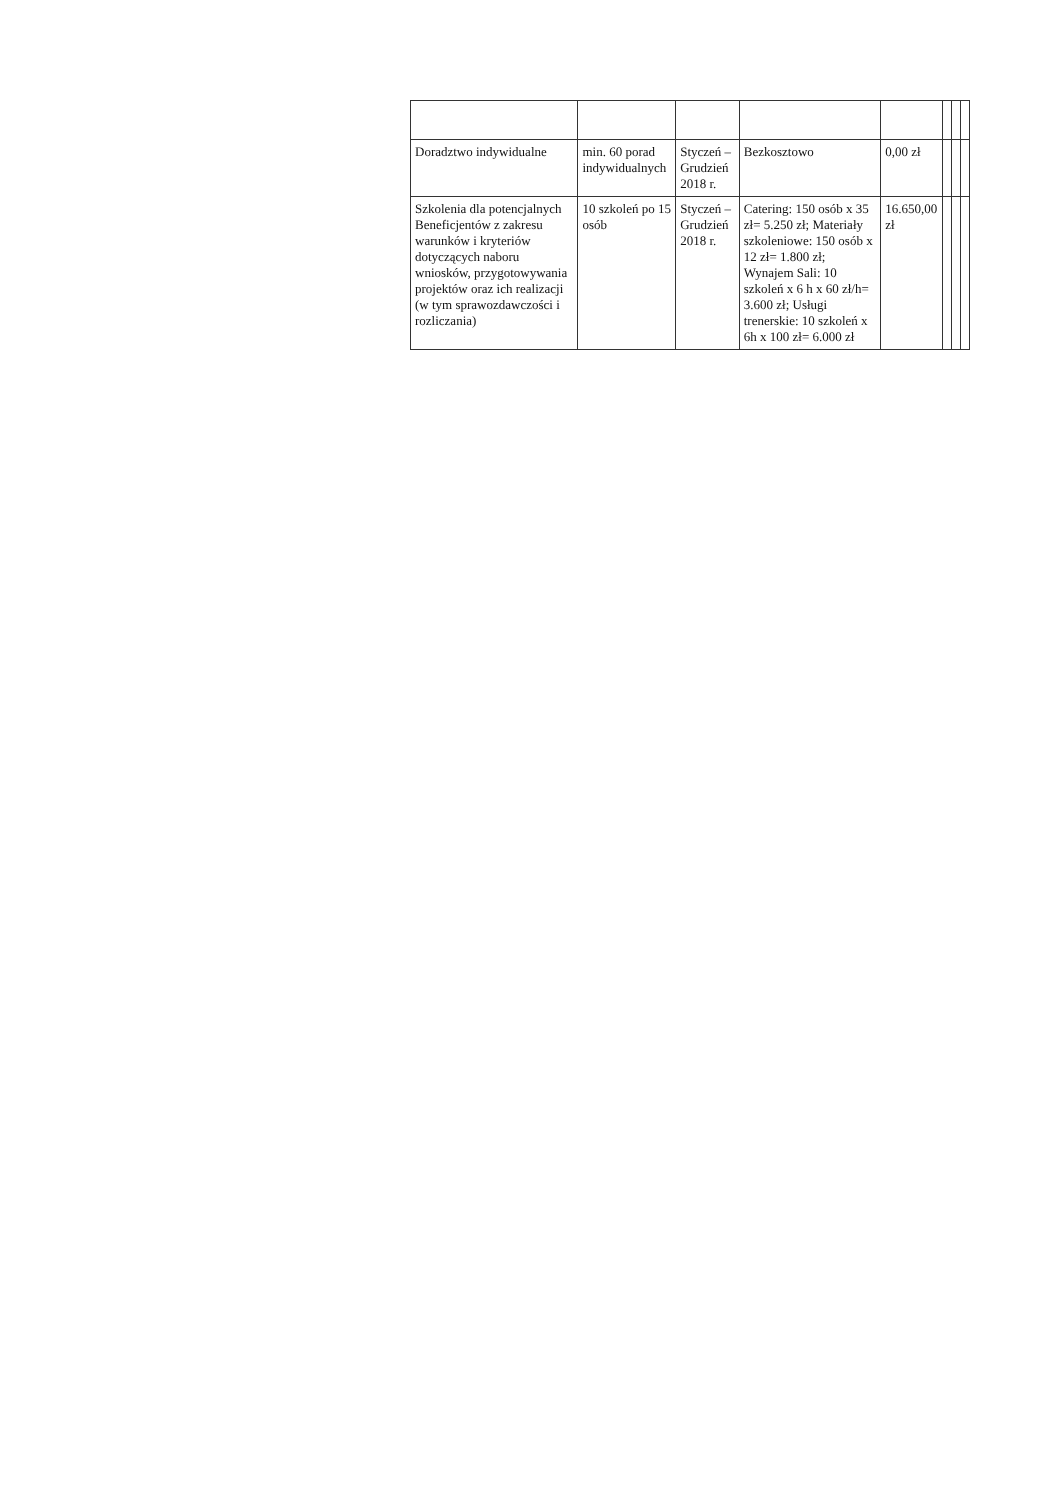| Doradztwo indywidualne | min. 60 porad indywidualnych | Styczeń – Grudzień 2018 r. | Bezkosztowo | 0,00 zł | | | |
| Szkolenia dla potencjalnych Beneficjentów z zakresu warunków i kryteriów dotyczących naboru wniosków, przygotowywania projektów oraz ich realizacji (w tym sprawozdawczości i rozliczania) | 10 szkoleń po 15 osób | Styczeń – Grudzień 2018 r. | Catering: 150 osób x 35 zł= 5.250 zł; Materiały szkoleniowe: 150 osób x 12 zł= 1.800 zł; Wynajem Sali: 10 szkoleń x 6 h x 60 zł/h= 3.600 zł; Usługi trenerskie: 10 szkoleń x 6h x 100 zł= 6.000 zł | 16.650,00 zł | | | |